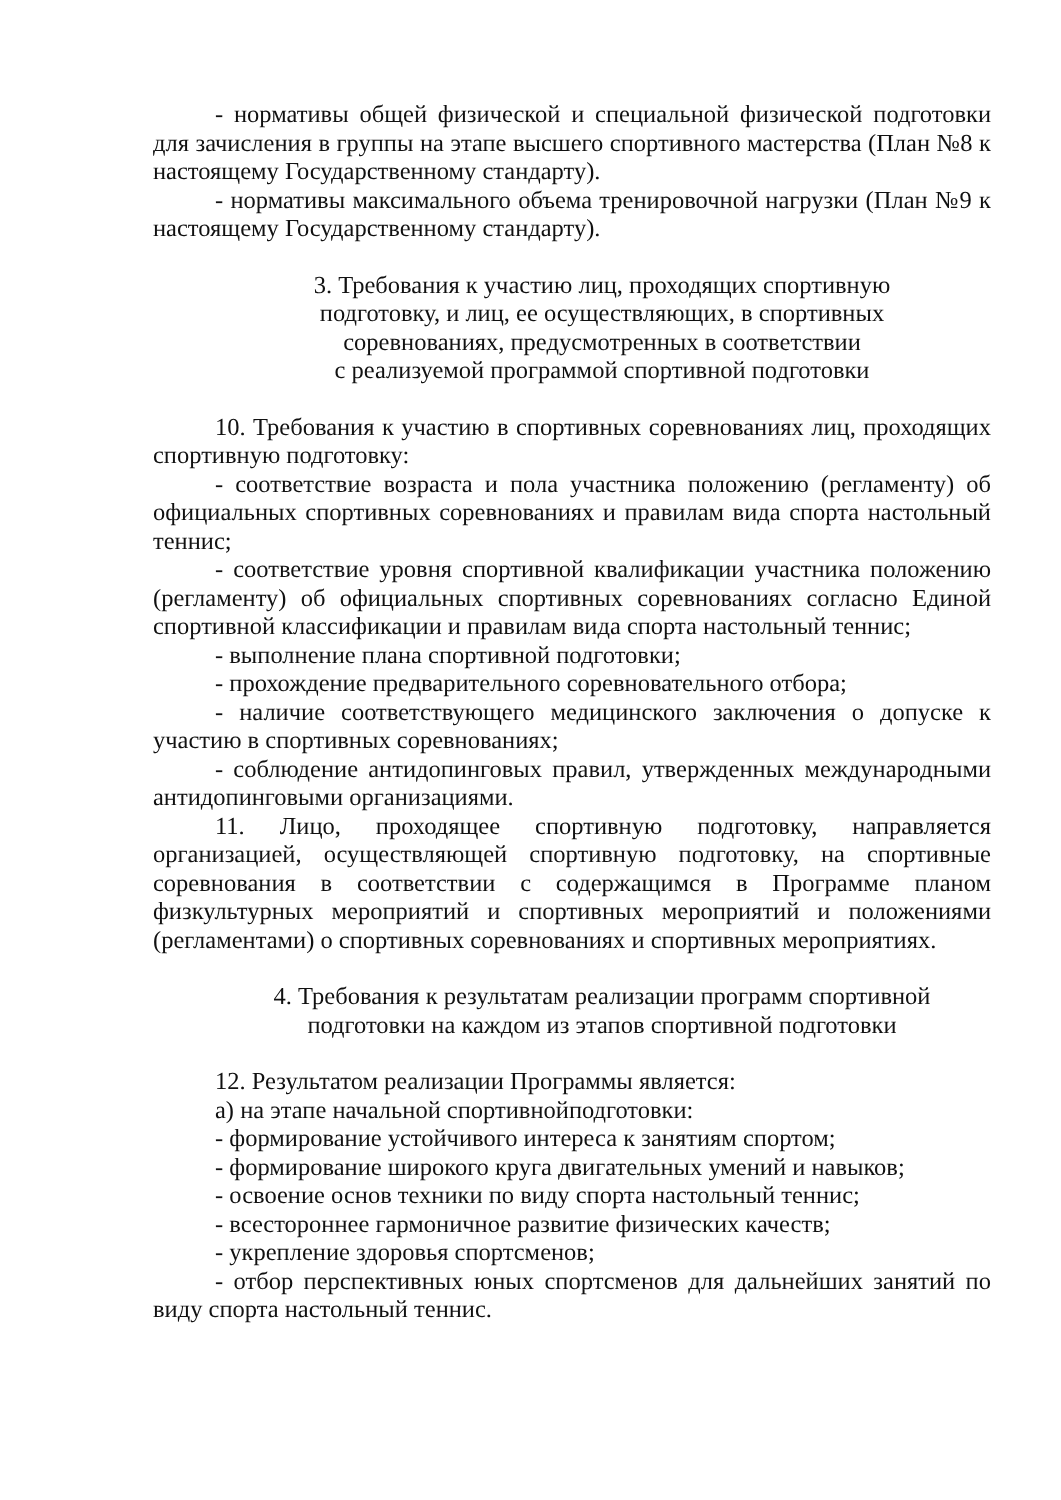- нормативы общей физической и специальной физической подготовки для зачисления в группы на этапе высшего спортивного мастерства (План №8 к настоящему Государственному стандарту).
- нормативы максимального объема тренировочной нагрузки (План №9 к настоящему Государственному стандарту).
3. Требования к участию лиц, проходящих спортивную
подготовку, и лиц, ее осуществляющих, в спортивных
соревнованиях, предусмотренных в соответствии
с реализуемой программой спортивной подготовки
10. Требования к участию в спортивных соревнованиях лиц, проходящих спортивную подготовку:
- соответствие возраста и пола участника положению (регламенту) об официальных спортивных соревнованиях и правилам вида спорта настольный теннис;
- соответствие уровня спортивной квалификации участника положению (регламенту) об официальных спортивных соревнованиях согласно Единой спортивной классификации и правилам вида спорта настольный теннис;
- выполнение плана спортивной подготовки;
- прохождение предварительного соревновательного отбора;
- наличие соответствующего медицинского заключения о допуске к участию в спортивных соревнованиях;
- соблюдение антидопинговых правил, утвержденных международными антидопинговыми организациями.
11. Лицо, проходящее спортивную подготовку, направляется организацией, осуществляющей спортивную подготовку, на спортивные соревнования в соответствии с содержащимся в Программе планом физкультурных мероприятий и спортивных мероприятий и положениями (регламентами) о спортивных соревнованиях и спортивных мероприятиях.
4. Требования к результатам реализации программ спортивной
подготовки на каждом из этапов спортивной подготовки
12. Результатом реализации Программы является:
а) на этапе начальной спортивнойподготовки:
- формирование устойчивого интереса к занятиям спортом;
- формирование широкого круга двигательных умений и навыков;
- освоение основ техники по виду спорта настольный теннис;
- всестороннее гармоничное развитие физических качеств;
- укрепление здоровья спортсменов;
- отбор перспективных юных спортсменов для дальнейших занятий по виду спорта настольный теннис.